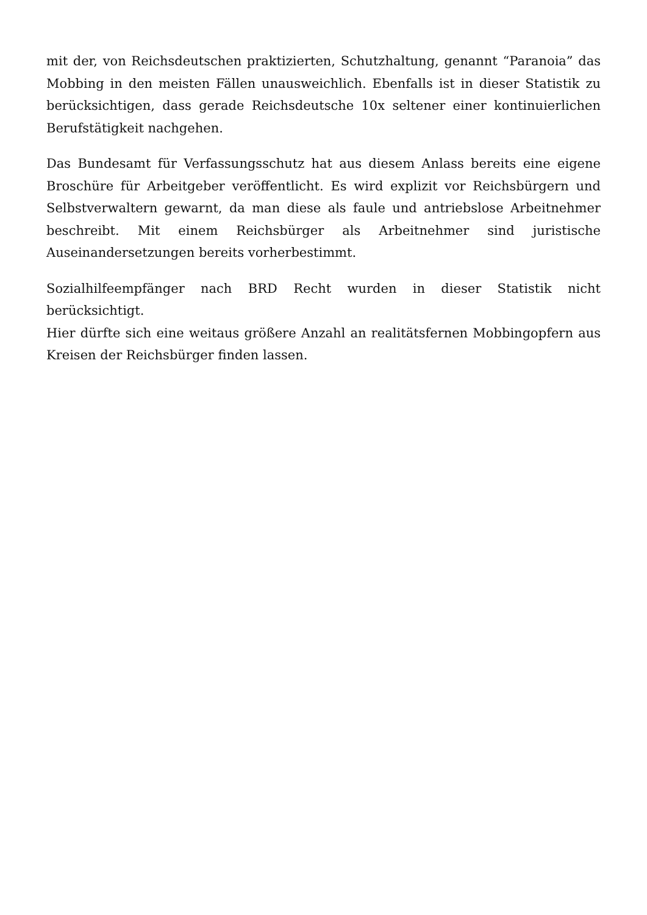mit der, von Reichsdeutschen praktizierten, Schutzhaltung, genannt “Paranoia” das Mobbing in den meisten Fällen unausweichlich. Ebenfalls ist in dieser Statistik zu berücksichtigen, dass gerade Reichsdeutsche 10x seltener einer kontinuierlichen Berufstätigkeit nachgehen.
Das Bundesamt für Verfassungsschutz hat aus diesem Anlass bereits eine eigene Broschüre für Arbeitgeber veröffentlicht. Es wird explizit vor Reichsbürgern und Selbstverwaltern gewarnt, da man diese als faule und antriebslose Arbeitnehmer beschreibt. Mit einem Reichsbürger als Arbeitnehmer sind juristische Auseinandersetzungen bereits vorherbestimmt.
Sozialhilfeempfänger nach BRD Recht wurden in dieser Statistik nicht berücksichtigt.
Hier dürfte sich eine weitaus größere Anzahl an realitätsfernen Mobbingopfern aus Kreisen der Reichsbürger finden lassen.